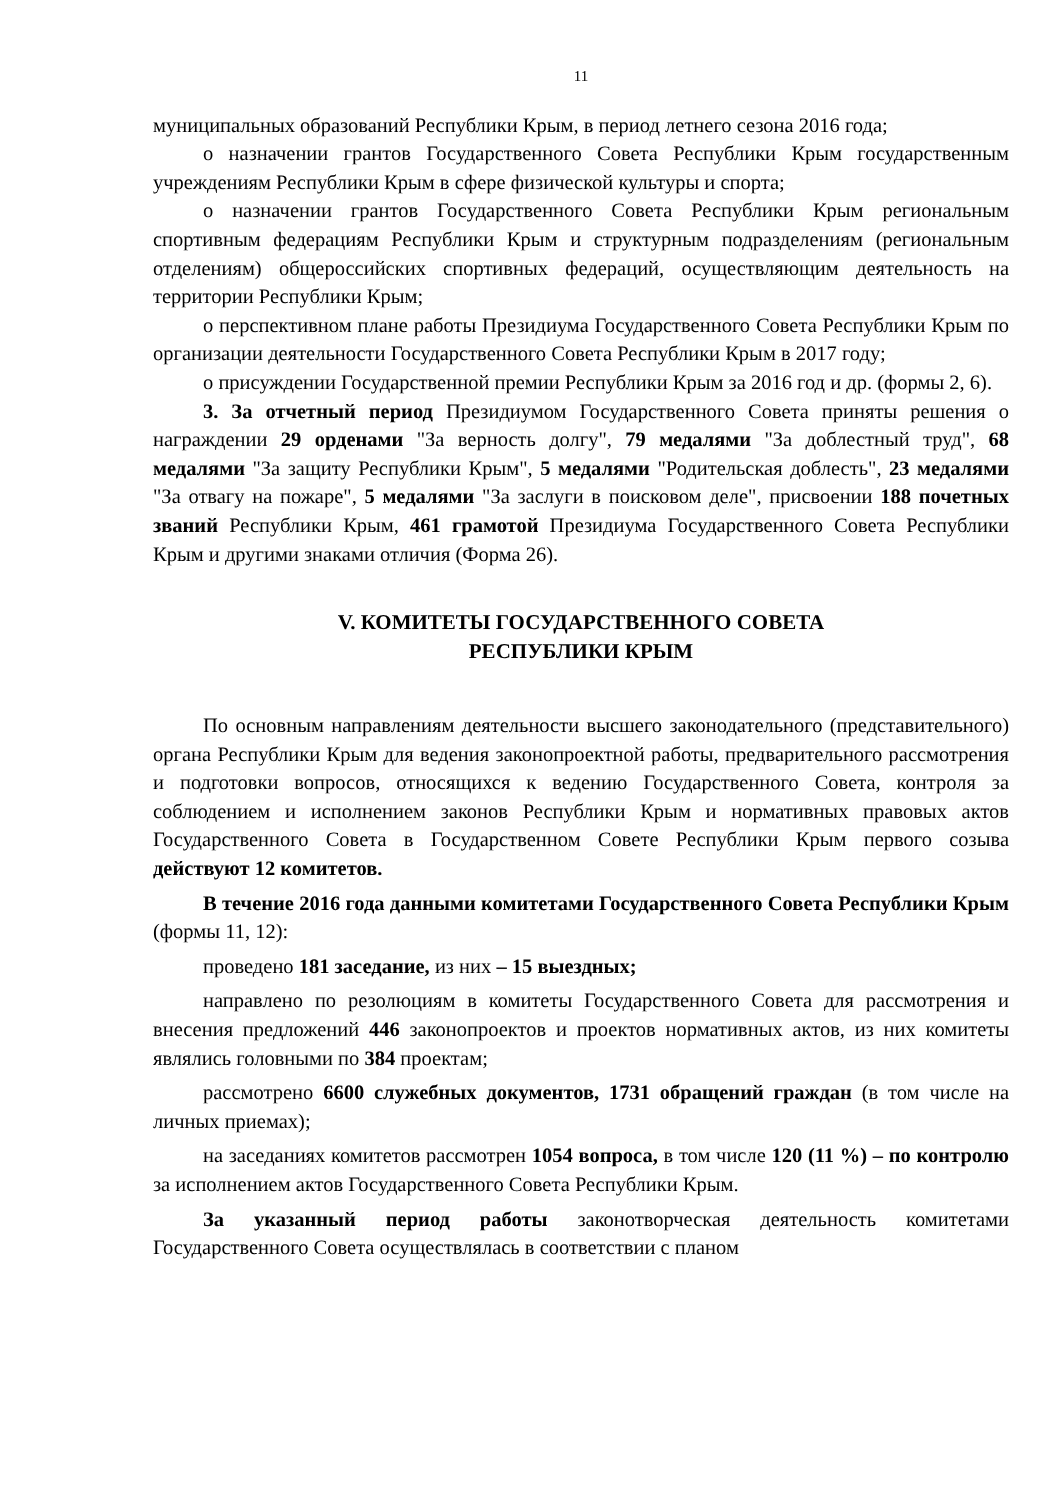11
муниципальных образований Республики Крым, в период летнего сезона 2016 года;
о назначении грантов Государственного Совета Республики Крым государственным учреждениям Республики Крым в сфере физической культуры и спорта;
о назначении грантов Государственного Совета Республики Крым региональным спортивным федерациям Республики Крым и структурным подразделениям (региональным отделениям) общероссийских спортивных федераций, осуществляющим деятельность на территории Республики Крым;
о перспективном плане работы Президиума Государственного Совета Республики Крым по организации деятельности Государственного Совета Республики Крым в 2017 году;
о присуждении Государственной премии Республики Крым за 2016 год и др. (формы 2, 6).
3. За отчетный период Президиумом Государственного Совета приняты решения о награждении 29 орденами "За верность долгу", 79 медалями "За доблестный труд", 68 медалями "За защиту Республики Крым", 5 медалями "Родительская доблесть", 23 медалями "За отвагу на пожаре", 5 медалями "За заслуги в поисковом деле", присвоении 188 почетных званий Республики Крым, 461 грамотой Президиума Государственного Совета Республики Крым и другими знаками отличия (Форма 26).
V. КОМИТЕТЫ ГОСУДАРСТВЕННОГО СОВЕТА
РЕСПУБЛИКИ КРЫМ
По основным направлениям деятельности высшего законодательного (представительного) органа Республики Крым для ведения законопроектной работы, предварительного рассмотрения и подготовки вопросов, относящихся к ведению Государственного Совета, контроля за соблюдением и исполнением законов Республики Крым и нормативных правовых актов Государственного Совета в Государственном Совете Республики Крым первого созыва действуют 12 комитетов.
В течение 2016 года данными комитетами Государственного Совета Республики Крым (формы 11, 12):
проведено 181 заседание, из них – 15 выездных;
направлено по резолюциям в комитеты Государственного Совета для рассмотрения и внесения предложений 446 законопроектов и проектов нормативных актов, из них комитеты являлись головными по 384 проектам;
рассмотрено 6600 служебных документов, 1731 обращений граждан (в том числе на личных приемах);
на заседаниях комитетов рассмотрен 1054 вопроса, в том числе 120 (11 %) – по контролю за исполнением актов Государственного Совета Республики Крым.
За указанный период работы законотворческая деятельность комитетами Государственного Совета осуществлялась в соответствии с планом